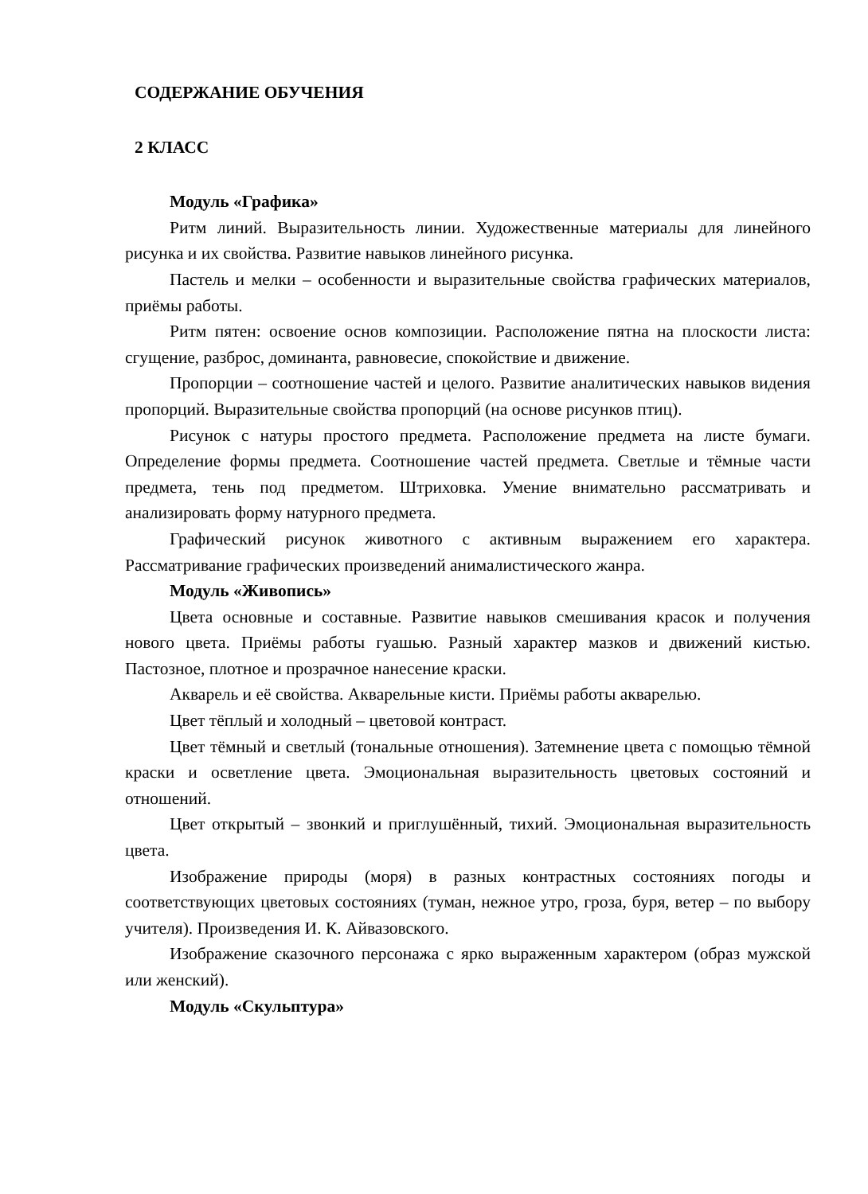СОДЕРЖАНИЕ ОБУЧЕНИЯ
2 КЛАСС
Модуль «Графика»
Ритм линий. Выразительность линии. Художественные материалы для линейного рисунка и их свойства. Развитие навыков линейного рисунка.
Пастель и мелки – особенности и выразительные свойства графических материалов, приёмы работы.
Ритм пятен: освоение основ композиции. Расположение пятна на плоскости листа: сгущение, разброс, доминанта, равновесие, спокойствие и движение.
Пропорции – соотношение частей и целого. Развитие аналитических навыков видения пропорций. Выразительные свойства пропорций (на основе рисунков птиц).
Рисунок с натуры простого предмета. Расположение предмета на листе бумаги. Определение формы предмета. Соотношение частей предмета. Светлые и тёмные части предмета, тень под предметом. Штриховка. Умение внимательно рассматривать и анализировать форму натурного предмета.
Графический рисунок животного с активным выражением его характера. Рассматривание графических произведений анималистического жанра.
Модуль «Живопись»
Цвета основные и составные. Развитие навыков смешивания красок и получения нового цвета. Приёмы работы гуашью. Разный характер мазков и движений кистью. Пастозное, плотное и прозрачное нанесение краски.
Акварель и её свойства. Акварельные кисти. Приёмы работы акварелью.
Цвет тёплый и холодный – цветовой контраст.
Цвет тёмный и светлый (тональные отношения). Затемнение цвета с помощью тёмной краски и осветление цвета. Эмоциональная выразительность цветовых состояний и отношений.
Цвет открытый – звонкий и приглушённый, тихий. Эмоциональная выразительность цвета.
Изображение природы (моря) в разных контрастных состояниях погоды и соответствующих цветовых состояниях (туман, нежное утро, гроза, буря, ветер – по выбору учителя). Произведения И. К. Айвазовского.
Изображение сказочного персонажа с ярко выраженным характером (образ мужской или женский).
Модуль «Скульптура»